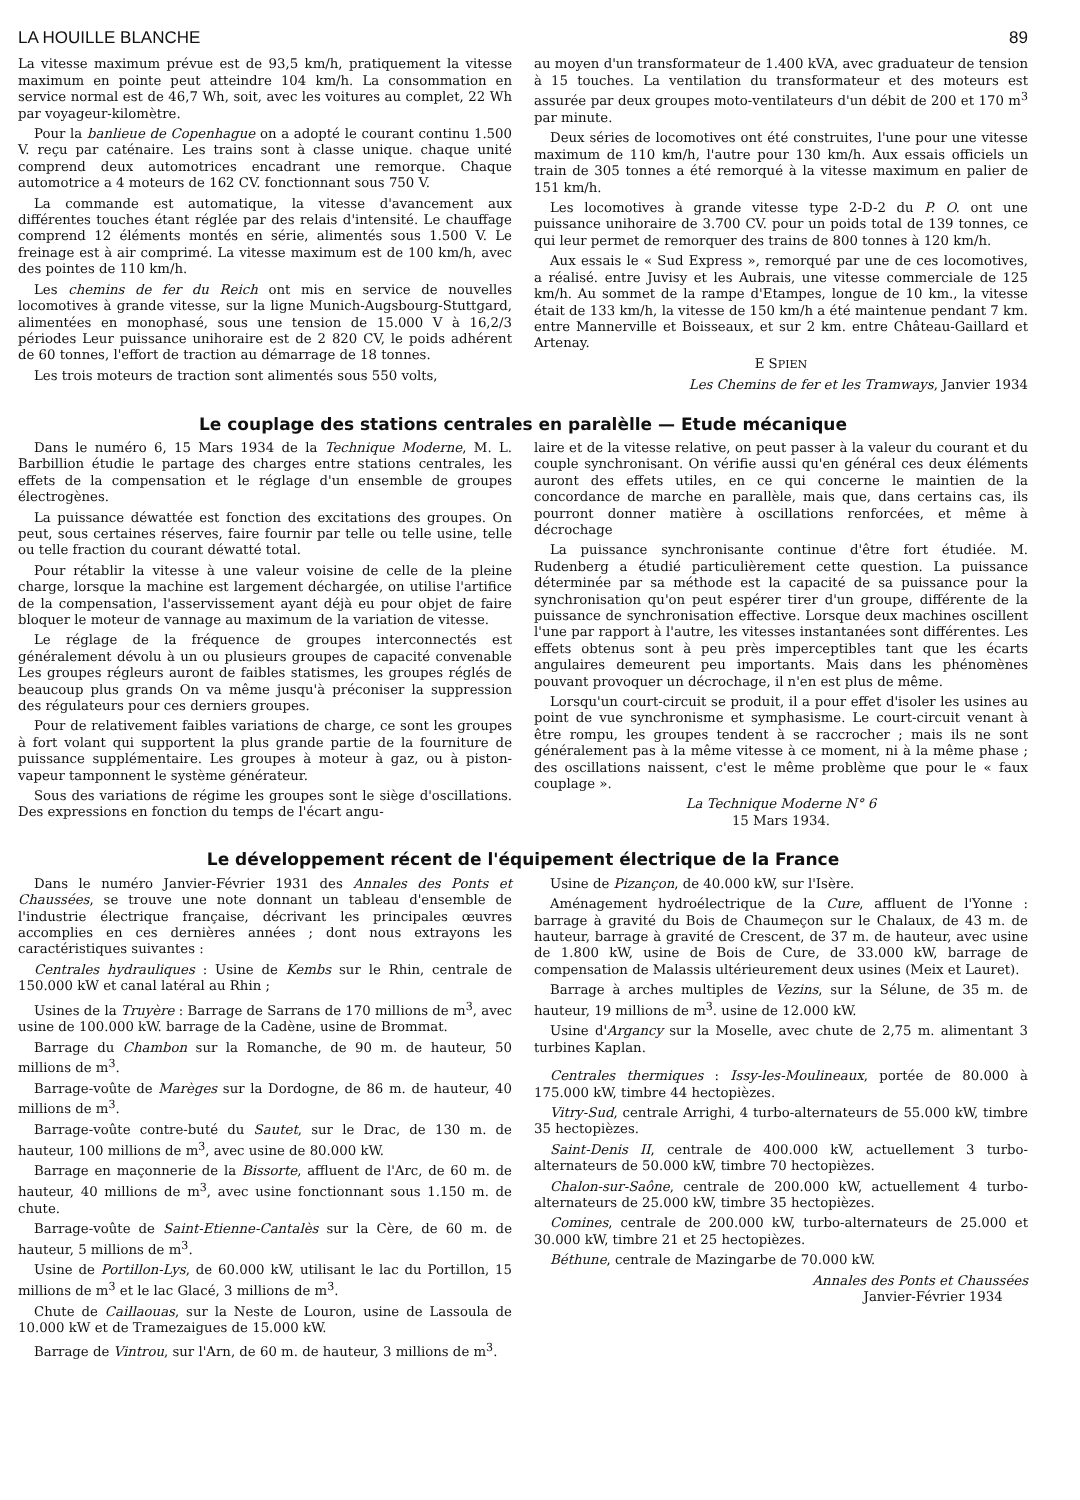LA HOUILLE BLANCHE 89
La vitesse maximum prévue est de 93,5 km/h, pratiquement la vitesse maximum en pointe peut atteindre 104 km/h. La consommation en service normal est de 46,7 Wh, soit, avec les voitures au complet, 22 Wh par voyageur-kilomètre.
Pour la banlieue de Copenhague on a adopté le courant continu 1.500 V. reçu par caténaire. Les trains sont à classe unique. chaque unité comprend deux automotrices encadrant une remorque. Chaque automotrice a 4 moteurs de 162 CV. fonctionnant sous 750 V.
La commande est automatique, la vitesse d'avancement aux différentes touches étant réglée par des relais d'intensité. Le chauffage comprend 12 éléments montés en série, alimentés sous 1.500 V. Le freinage est à air comprimé. La vitesse maximum est de 100 km/h, avec des pointes de 110 km/h.
Les chemins de fer du Reich ont mis en service de nouvelles locomotives à grande vitesse, sur la ligne Munich-Augsbourg-Stuttgard, alimentées en monophasé, sous une tension de 15.000 V à 16,2/3 périodes Leur puissance unihoraire est de 2 820 CV, le poids adhérent de 60 tonnes, l'effort de traction au démarrage de 18 tonnes.
Les trois moteurs de traction sont alimentés sous 550 volts,
au moyen d'un transformateur de 1.400 kVA, avec graduateur de tension à 15 touches. La ventilation du transformateur et des moteurs est assurée par deux groupes moto-ventilateurs d'un débit de 200 et 170 m<sup>3</sup> par minute.
Deux séries de locomotives ont été construites, l'une pour une vitesse maximum de 110 km/h, l'autre pour 130 km/h. Aux essais officiels un train de 305 tonnes a été remorqué à la vitesse maximum en palier de 151 km/h.
Les locomotives à grande vitesse type 2-D-2 du P. O. ont une puissance unihoraire de 3.700 CV. pour un poids total de 139 tonnes, ce qui leur permet de remorquer des trains de 800 tonnes à 120 km/h.
Aux essais le « Sud Express », remorqué par une de ces locomotives, a réalisé. entre Juvisy et les Aubrais, une vitesse commerciale de 125 km/h. Au sommet de la rampe d'Etampes, longue de 10 km., la vitesse était de 133 km/h, la vitesse de 150 km/h a été maintenue pendant 7 km. entre Mannerville et Boisseaux, et sur 2 km. entre Château-Gaillard et Artenay.
E SPIEN
Les Chemins de fer et les Tramways, Janvier 1934
Le couplage des stations centrales en paralèlle — Etude mécanique
Dans le numéro 6, 15 Mars 1934 de la Technique Moderne, M. L. Barbillion étudie le partage des charges entre stations centrales, les effets de la compensation et le réglage d'un ensemble de groupes électrogènes.
La puissance déwattée est fonction des excitations des groupes. On peut, sous certaines réserves, faire fournir par telle ou telle usine, telle ou telle fraction du courant déwatté total.
Pour rétablir la vitesse à une valeur voisine de celle de la pleine charge, lorsque la machine est largement déchargée, on utilise l'artifice de la compensation, l'asservissement ayant déjà eu pour objet de faire bloquer le moteur de vannage au maximum de la variation de vitesse.
Le réglage de la fréquence de groupes interconnectés est généralement dévolu à un ou plusieurs groupes de capacité convenable Les groupes régleurs auront de faibles statismes, les groupes réglés de beaucoup plus grands On va même jusqu'à préconiser la suppression des régulateurs pour ces derniers groupes.
Pour de relativement faibles variations de charge, ce sont les groupes à fort volant qui supportent la plus grande partie de la fourniture de puissance supplémentaire. Les groupes à moteur à gaz, ou à piston-vapeur tamponnent le système générateur.
Sous des variations de régime les groupes sont le siège d'oscillations. Des expressions en fonction du temps de l'écart angu-
laire et de la vitesse relative, on peut passer à la valeur du courant et du couple synchronisant. On vérifie aussi qu'en général ces deux éléments auront des effets utiles, en ce qui concerne le maintien de la concordance de marche en parallèle, mais que, dans certains cas, ils pourront donner matière à oscillations renforcées, et même à décrochage
La puissance synchronisante continue d'être fort étudiée. M. Rudenberg a étudié particulièrement cette question. La puissance déterminée par sa méthode est la capacité de sa puissance pour la synchronisation qu'on peut espérer tirer d'un groupe, différente de la puissance de synchronisation effective. Lorsque deux machines oscillent l'une par rapport à l'autre, les vitesses instantanées sont différentes. Les effets obtenus sont à peu près imperceptibles tant que les écarts angulaires demeurent peu importants. Mais dans les phénomènes pouvant provoquer un décrochage, il n'en est plus de même.
Lorsqu'un court-circuit se produit, il a pour effet d'isoler les usines au point de vue synchronisme et symphasisme. Le court-circuit venant à être rompu, les groupes tendent à se raccrocher ; mais ils ne sont généralement pas à la même vitesse à ce moment, ni à la même phase ; des oscillations naissent, c'est le même problème que pour le « faux couplage ».
La Technique Moderne N° 6
15 Mars 1934.
Le développement récent de l'équipement électrique de la France
Dans le numéro Janvier-Février 1931 des Annales des Ponts et Chaussées, se trouve une note donnant un tableau d'ensemble de l'industrie électrique française, décrivant les principales œuvres accomplies en ces dernières années ; dont nous extrayons les caractéristiques suivantes :
Centrales hydrauliques : Usine de Kembs sur le Rhin, centrale de 150.000 kW et canal latéral au Rhin ;
Usines de la Truyère : Barrage de Sarrans de 170 millions de m<sup>3</sup>, avec usine de 100.000 kW. barrage de la Cadène, usine de Brommat.
Barrage du Chambon sur la Romanche, de 90 m. de hauteur, 50 millions de m<sup>3</sup>.
Barrage-voûte de Marèges sur la Dordogne, de 86 m. de hauteur, 40 millions de m<sup>3</sup>.
Barrage-voûte contre-buté du Sautet, sur le Drac, de 130 m. de hauteur, 100 millions de m<sup>3</sup>, avec usine de 80.000 kW.
Barrage en maçonnerie de la Bissorte, affluent de l'Arc, de 60 m. de hauteur, 40 millions de m<sup>3</sup>, avec usine fonctionnant sous 1.150 m. de chute.
Barrage-voûte de Saint-Etienne-Cantalès sur la Cère, de 60 m. de hauteur, 5 millions de m<sup>3</sup>.
Usine de Portillon-Lys, de 60.000 kW, utilisant le lac du Portillon, 15 millions de m<sup>3</sup> et le lac Glacé, 3 millions de m<sup>3</sup>.
Chute de Caillaouas, sur la Neste de Louron, usine de Lassoula de 10.000 kW et de Tramezaigues de 15.000 kW.
Barrage de Vintrou, sur l'Arn, de 60 m. de hauteur, 3 millions de m<sup>3</sup>.
Usine de Pizançon, de 40.000 kW, sur l'Isère.
Aménagement hydroélectrique de la Cure, affluent de l'Yonne : barrage à gravité du Bois de Chaumeçon sur le Chalaux, de 43 m. de hauteur, barrage à gravité de Crescent, de 37 m. de hauteur, avec usine de 1.800 kW, usine de Bois de Cure, de 33.000 kW, barrage de compensation de Malassis ultérieurement deux usines (Meix et Lauret).
Barrage à arches multiples de Vezins, sur la Sélune, de 35 m. de hauteur, 19 millions de m<sup>3</sup>. usine de 12.000 kW.
Usine d'Argancy sur la Moselle, avec chute de 2,75 m. alimentant 3 turbines Kaplan.
Centrales thermiques : Issy-les-Moulineaux, portée de 80.000 à 175.000 kW, timbre 44 hectopièzes.
Vitry-Sud, centrale Arrighi, 4 turbo-alternateurs de 55.000 kW, timbre 35 hectopièzes.
Saint-Denis II, centrale de 400.000 kW, actuellement 3 turbo-alternateurs de 50.000 kW, timbre 70 hectopièzes.
Chalon-sur-Saône, centrale de 200.000 kW, actuellement 4 turbo-alternateurs de 25.000 kW, timbre 35 hectopièzes.
Comines, centrale de 200.000 kW, turbo-alternateurs de 25.000 et 30.000 kW, timbre 21 et 25 hectopièzes.
Béthune, centrale de Mazingarbe de 70.000 kW.
Annales des Ponts et Chaussées
Janvier-Février 1934